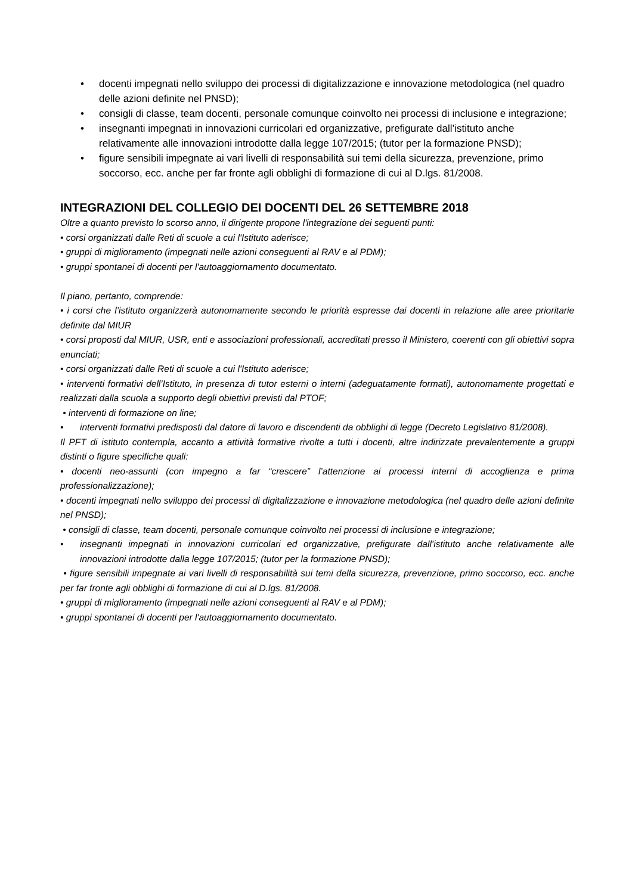• docenti impegnati nello sviluppo dei processi di digitalizzazione e innovazione metodologica (nel quadro delle azioni definite nel PNSD);
• consigli di classe, team docenti, personale comunque coinvolto nei processi di inclusione e integrazione;
• insegnanti impegnati in innovazioni curricolari ed organizzative, prefigurate dall’istituto anche relativamente alle innovazioni introdotte dalla legge 107/2015; (tutor per la formazione PNSD);
• figure sensibili impegnate ai vari livelli di responsabilità sui temi della sicurezza, prevenzione, primo soccorso, ecc. anche per far fronte agli obblighi di formazione di cui al D.lgs. 81/2008.
INTEGRAZIONI DEL COLLEGIO DEI DOCENTI DEL 26 SETTEMBRE 2018
Oltre a quanto previsto lo scorso anno, il dirigente propone l'integrazione dei seguenti punti:
• corsi organizzati dalle Reti di scuole a cui l'Istituto aderisce;
• gruppi di miglioramento (impegnati nelle azioni conseguenti al RAV e al PDM);
• gruppi spontanei di docenti per l'autoaggiornamento documentato.
Il piano, pertanto, comprende:
• i corsi che l’istituto organizzerà autonomamente secondo le priorità espresse dai docenti in relazione alle aree prioritarie definite dal MIUR
• corsi proposti dal MIUR, USR, enti e associazioni professionali, accreditati presso il Ministero, coerenti con gli obiettivi sopra enunciati;
• corsi organizzati dalle Reti di scuole a cui l'Istituto aderisce;
• interventi formativi dell’Istituto, in presenza di tutor esterni o interni (adeguatamente formati), autonomamente progettati e realizzati dalla scuola a supporto degli obiettivi previsti dal PTOF;
• interventi di formazione on line;
• interventi formativi predisposti dal datore di lavoro e discendenti da obblighi di legge (Decreto Legislativo 81/2008).
Il PFT di istituto contempla, accanto a attività formative rivolte a tutti i docenti, altre indirizzate prevalentemente a gruppi distinti o figure specifiche quali:
• docenti neo-assunti (con impegno a far “crescere” l’attenzione ai processi interni di accoglienza e prima professionalizzazione);
• docenti impegnati nello sviluppo dei processi di digitalizzazione e innovazione metodologica (nel quadro delle azioni definite nel PNSD);
• consigli di classe, team docenti, personale comunque coinvolto nei processi di inclusione e integrazione;
• insegnanti impegnati in innovazioni curricolari ed organizzative, prefigurate dall’istituto anche relativamente alle innovazioni introdotte dalla legge 107/2015; (tutor per la formazione PNSD);
• figure sensibili impegnate ai vari livelli di responsabilità sui temi della sicurezza, prevenzione, primo soccorso, ecc. anche per far fronte agli obblighi di formazione di cui al D.lgs. 81/2008.
• gruppi di miglioramento (impegnati nelle azioni conseguenti al RAV e al PDM);
• gruppi spontanei di docenti per l'autoaggiornamento documentato.